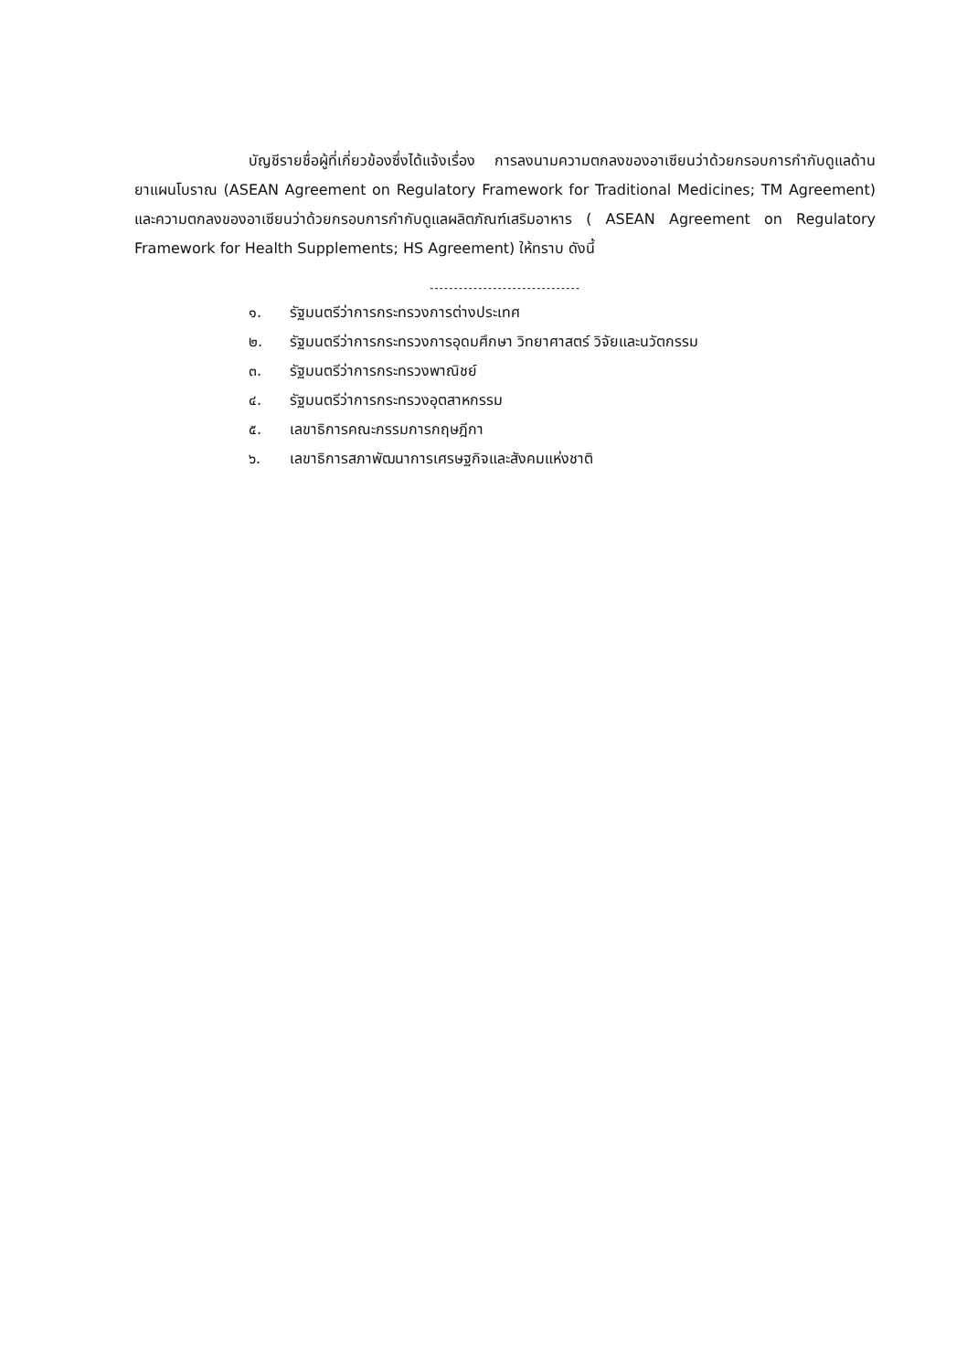บัญชีรายชื่อผู้ที่เกี่ยวข้องซึ่งได้แจ้งเรื่อง การลงนามความตกลงของอาเซียนว่าด้วยกรอบการกำกับดูแลด้านยาแผนโบราณ (ASEAN Agreement on Regulatory Framework for Traditional Medicines; TM Agreement) และความตกลงของอาเซียนว่าด้วยกรอบการกำกับดูแลผลิตภัณฑ์เสริมอาหาร ( ASEAN Agreement on Regulatory Framework for Health Supplements; HS Agreement) ให้ทราบ ดังนี้
-------------------------------
๑. รัฐมนตรีว่าการกระทรวงการต่างประเทศ
๒. รัฐมนตรีว่าการกระทรวงการอุดมศึกษา วิทยาศาสตร์ วิจัยและนวัตกรรม
๓. รัฐมนตรีว่าการกระทรวงพาณิชย์
๔. รัฐมนตรีว่าการกระทรวงอุตสาหกรรม
๕. เลขาธิการคณะกรรมการกฤษฎีกา
๖. เลขาธิการสภาพัฒนาการเศรษฐกิจและสังคมแห่งชาติ